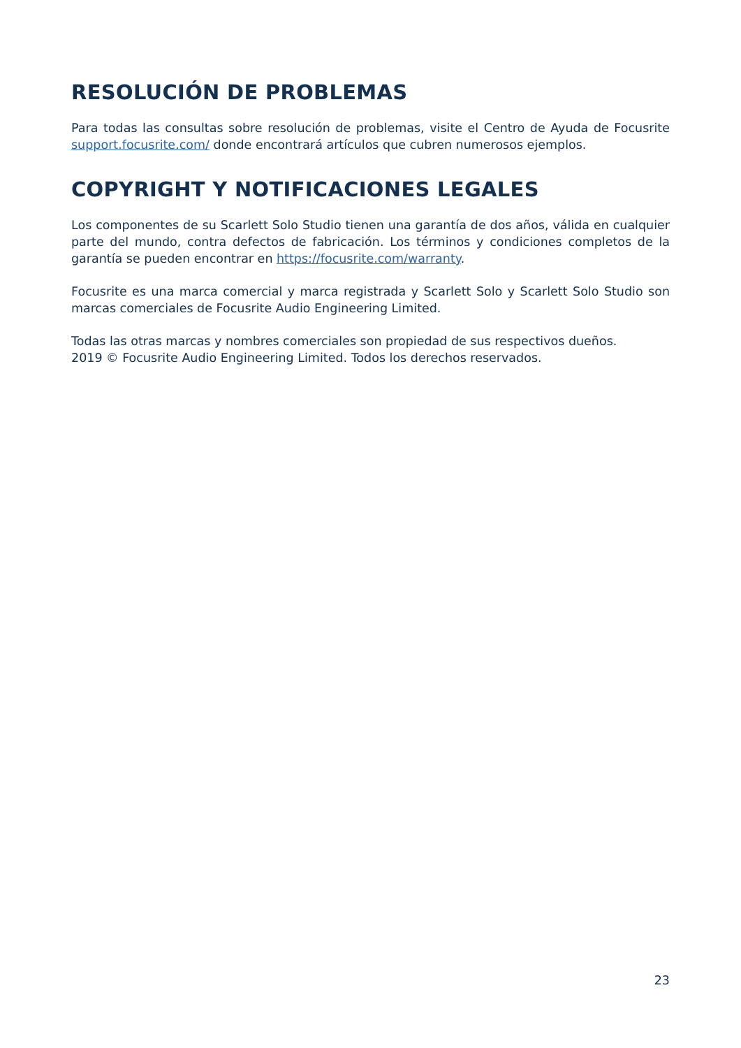RESOLUCIÓN DE PROBLEMAS
Para todas las consultas sobre resolución de problemas, visite el Centro de Ayuda de Focusrite support.focusrite.com/ donde encontrará artículos que cubren numerosos ejemplos.
COPYRIGHT Y NOTIFICACIONES LEGALES
Los componentes de su Scarlett Solo Studio tienen una garantía de dos años, válida en cualquier parte del mundo, contra defectos de fabricación. Los términos y condiciones completos de la garantía se pueden encontrar en https://focusrite.com/warranty.
Focusrite es una marca comercial y marca registrada y Scarlett Solo y Scarlett Solo Studio son marcas comerciales de Focusrite Audio Engineering Limited.
Todas las otras marcas y nombres comerciales son propiedad de sus respectivos dueños.
2019 © Focusrite Audio Engineering Limited. Todos los derechos reservados.
23